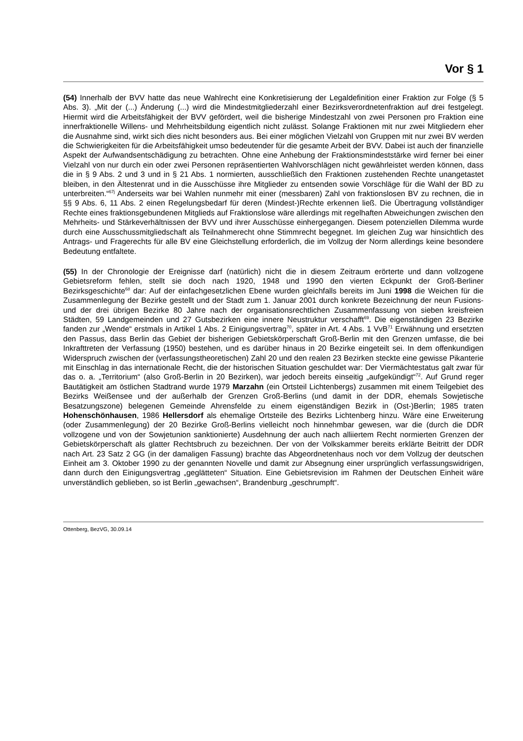Vor § 1
(54) Innerhalb der BVV hatte das neue Wahlrecht eine Konkretisierung der Legaldefinition einer Fraktion zur Folge (§ 5 Abs. 3). „Mit der (...) Änderung (...) wird die Mindestmitgliederzahl einer Bezirksverordnetenfraktion auf drei festgelegt. Hiermit wird die Arbeitsfähigkeit der BVV gefördert, weil die bisherige Mindestzahl von zwei Personen pro Fraktion eine innerfraktionelle Willens- und Mehrheitsbildung eigentlich nicht zulässt. Solange Fraktionen mit nur zwei Mitgliedern eher die Ausnahme sind, wirkt sich dies nicht besonders aus. Bei einer möglichen Vielzahl von Gruppen mit nur zwei BV werden die Schwierigkeiten für die Arbeitsfähigkeit umso bedeutender für die gesamte Arbeit der BVV. Dabei ist auch der finanzielle Aspekt der Aufwandsentschädigung zu betrachten. Ohne eine Anhebung der Fraktionsmindeststärke wird ferner bei einer Vielzahl von nur durch ein oder zwei Personen repräsentierten Wahlvorschlägen nicht gewährleistet werden können, dass die in § 9 Abs. 2 und 3 und in § 21 Abs. 1 normierten, ausschließlich den Fraktionen zustehenden Rechte unangetastet bleiben, in den Ältestenrat und in die Ausschüsse ihre Mitglieder zu entsenden sowie Vorschläge für die Wahl der BD zu unterbreiten.“<sup>67j</sup> Anderseits war bei Wahlen nunmehr mit einer (messbaren) Zahl von fraktionslosen BV zu rechnen, die in §§ 9 Abs. 6, 11 Abs. 2 einen Regelungsbedarf für deren (Mindest-)Rechte erkennen ließ. Die Übertragung vollständiger Rechte eines fraktionsgebundenen Mitglieds auf Fraktionslose wäre allerdings mit regelhaften Abweichungen zwischen den Mehrheits- und Stärkeverhältnissen der BVV und ihrer Ausschüsse einhergegangen. Diesem potenziellen Dilemma wurde durch eine Ausschussmitgliedschaft als Teilnahmerecht ohne Stimmrecht begegnet. Im gleichen Zug war hinsichtlich des Antrags- und Fragerechts für alle BV eine Gleichstellung erforderlich, die im Vollzug der Norm allerdings keine besondere Bedeutung entfaltete.
(55) In der Chronologie der Ereignisse darf (natürlich) nicht die in diesem Zeitraum erörterte und dann vollzogene Gebietsreform fehlen, stellt sie doch nach 1920, 1948 und 1990 den vierten Eckpunkt der Groß-Berliner Bezirksgeschichte<sup>68</sup> dar: Auf der einfachgesetzlichen Ebene wurden gleichfalls bereits im Juni 1998 die Weichen für die Zusammenlegung der Bezirke gestellt und der Stadt zum 1. Januar 2001 durch konkrete Bezeichnung der neun Fusions- und der drei übrigen Bezirke 80 Jahre nach der organisationsrechtlichen Zusammenfassung von sieben kreisfreien Städten, 59 Landgemeinden und 27 Gutsbezirken eine innere Neustruktur verschafft<sup>69</sup>. Die eigenständigen 23 Bezirke fanden zur „Wende“ erstmals in Artikel 1 Abs. 2 Einigungsvertrag<sup>70</sup>, später in Art. 4 Abs. 1 VvB<sup>71</sup> Erwähnung und ersetzten den Passus, dass Berlin das Gebiet der bisherigen Gebietskörperschaft Groß-Berlin mit den Grenzen umfasse, die bei Inkrafttreten der Verfassung (1950) bestehen, und es darüber hinaus in 20 Bezirke eingeteilt sei. In dem offenkundigen Widerspruch zwischen der (verfassungstheoretischen) Zahl 20 und den realen 23 Bezirken steckte eine gewisse Pikanterie mit Einschlag in das internationale Recht, die der historischen Situation geschuldet war: Der Viermächtestatus galt zwar für das o. a. „Territorium“ (also Groß-Berlin in 20 Bezirken), war jedoch bereits einseitig „aufgekündigt“<sup>72</sup>. Auf Grund reger Bautätigkeit am östlichen Stadtrand wurde 1979 Marzahn (ein Ortsteil Lichtenbergs) zusammen mit einem Teilgebiet des Bezirks Weißensee und der außerhalb der Grenzen Groß-Berlins (und damit in der DDR, ehemals Sowjetische Besatzungszone) belegenen Gemeinde Ahrensfelde zu einem eigenständigen Bezirk in (Ost-)Berlin; 1985 traten Hohenschönhausen, 1986 Hellersdorf als ehemalige Ortsteile des Bezirks Lichtenberg hinzu. Wäre eine Erweiterung (oder Zusammenlegung) der 20 Bezirke Groß-Berlins vielleicht noch hinnehmbar gewesen, war die (durch die DDR vollzogene und von der Sowjetunion sanktionierte) Ausdehnung der auch nach alliiertem Recht normierten Grenzen der Gebietskörperschaft als glatter Rechtsbruch zu bezeichnen. Der von der Volkskammer bereits erklärte Beitritt der DDR nach Art. 23 Satz 2 GG (in der damaligen Fassung) brachte das Abgeordnetenhaus noch vor dem Vollzug der deutschen Einheit am 3. Oktober 1990 zu der genannten Novelle und damit zur Absegnung einer ursprünglich verfassungswidrigen, dann durch den Einigungsvertrag „geglätteten“ Situation. Eine Gebietsrevision im Rahmen der Deutschen Einheit wäre unverständlich geblieben, so ist Berlin „gewachsen“, Brandenburg „geschrumpft“.
Ottenberg, BezVG, 30.09.14